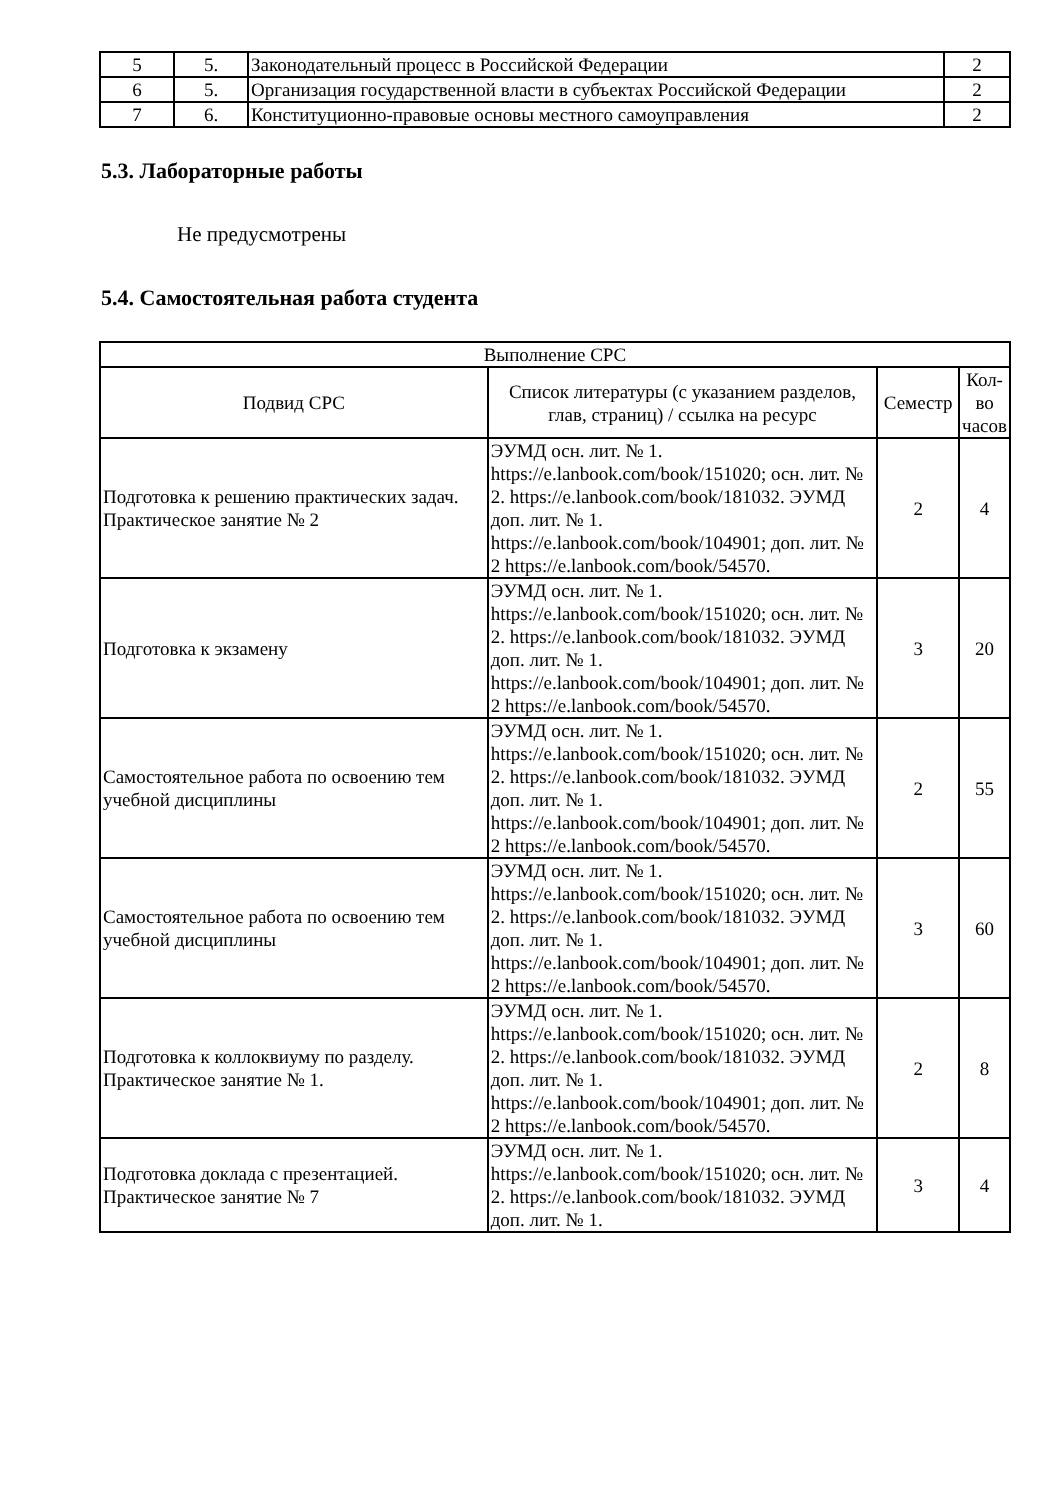| 5 | 5. | Законодательный процесс в Российской Федерации | 2 |
| 6 | 5. | Организация государственной власти в субъектах Российской Федерации | 2 |
| 7 | 6. | Конституционно-правовые основы местного самоуправления | 2 |
5.3. Лабораторные работы
Не предусмотрены
5.4. Самостоятельная работа студента
| Выполнение СРС | | | |
| --- | --- | --- | --- |
| Подвид СРС | Список литературы (с указанием разделов, глав, страниц) / ссылка на ресурс | Семестр | Кол-во часов |
| Подготовка к решению практических задач. Практическое занятие № 2 | ЭУМД осн. лит. № 1. https://e.lanbook.com/book/151020; осн. лит. № 2. https://e.lanbook.com/book/181032. ЭУМД доп. лит. № 1. https://e.lanbook.com/book/104901; доп. лит. № 2 https://e.lanbook.com/book/54570. | 2 | 4 |
| Подготовка к экзамену | ЭУМД осн. лит. № 1. https://e.lanbook.com/book/151020; осн. лит. № 2. https://e.lanbook.com/book/181032. ЭУМД доп. лит. № 1. https://e.lanbook.com/book/104901; доп. лит. № 2 https://e.lanbook.com/book/54570. | 3 | 20 |
| Самостоятельное работа по освоению тем учебной дисциплины | ЭУМД осн. лит. № 1. https://e.lanbook.com/book/151020; осн. лит. № 2. https://e.lanbook.com/book/181032. ЭУМД доп. лит. № 1. https://e.lanbook.com/book/104901; доп. лит. № 2 https://e.lanbook.com/book/54570. | 2 | 55 |
| Самостоятельное работа по освоению тем учебной дисциплины | ЭУМД осн. лит. № 1. https://e.lanbook.com/book/151020; осн. лит. № 2. https://e.lanbook.com/book/181032. ЭУМД доп. лит. № 1. https://e.lanbook.com/book/104901; доп. лит. № 2 https://e.lanbook.com/book/54570. | 3 | 60 |
| Подготовка к коллоквиуму по разделу. Практическое занятие № 1. | ЭУМД осн. лит. № 1. https://e.lanbook.com/book/151020; осн. лит. № 2. https://e.lanbook.com/book/181032. ЭУМД доп. лит. № 1. https://e.lanbook.com/book/104901; доп. лит. № 2 https://e.lanbook.com/book/54570. | 2 | 8 |
| Подготовка доклада с презентацией. Практическое занятие № 7 | ЭУМД осн. лит. № 1. https://e.lanbook.com/book/151020; осн. лит. № 2. https://e.lanbook.com/book/181032. ЭУМД доп. лит. № 1. | 3 | 4 |